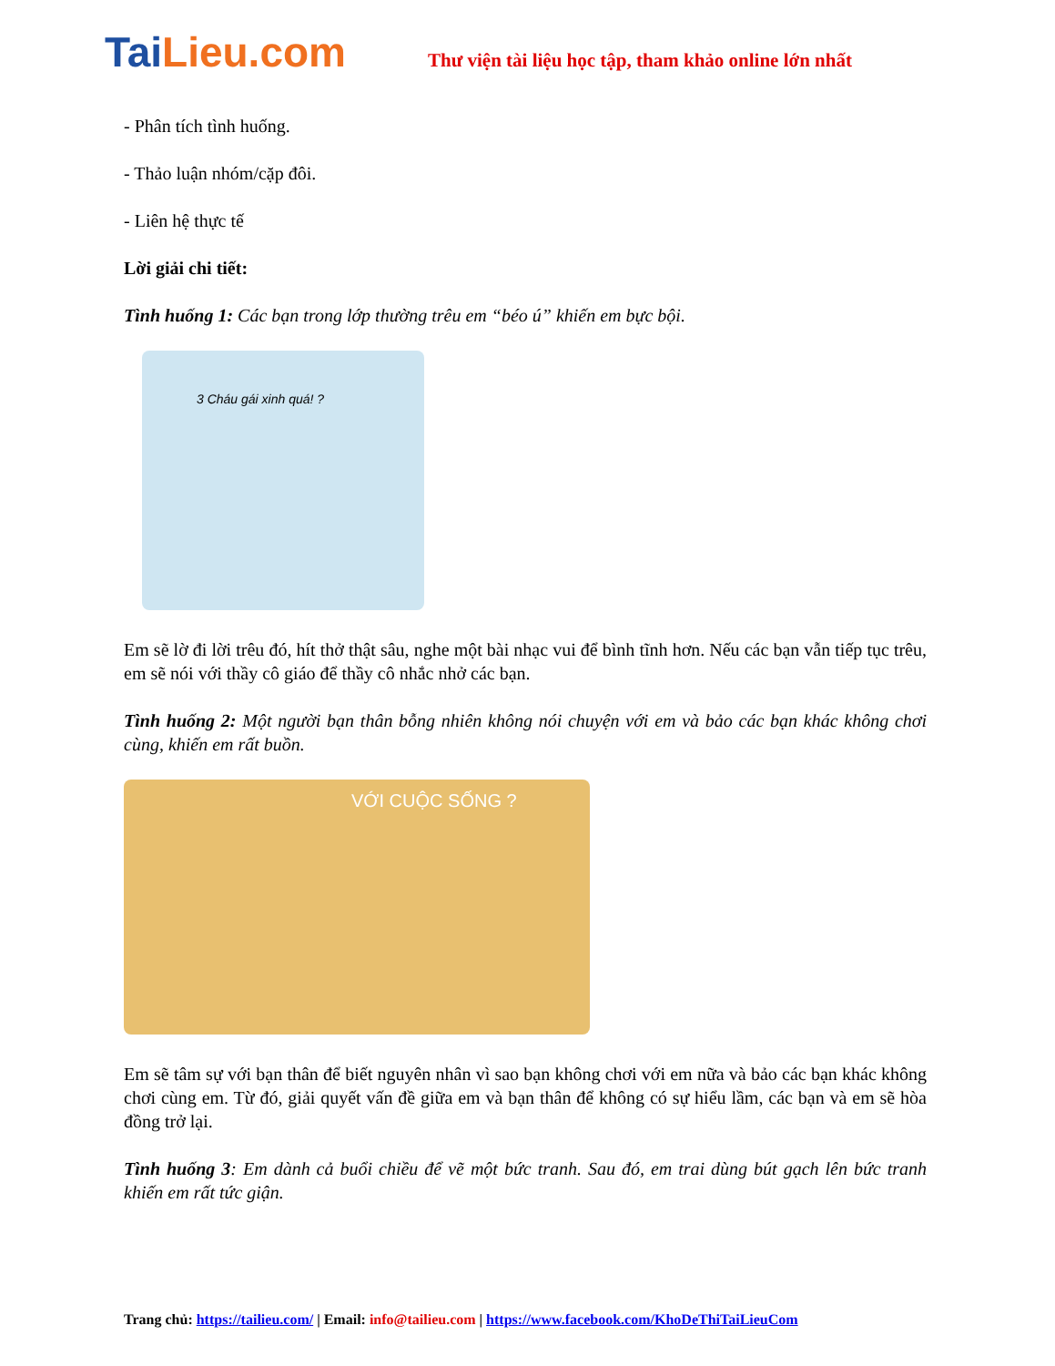TaiLieu.com
Thư viện tài liệu học tập, tham khảo online lớn nhất
- Phân tích tình huống.
- Thảo luận nhóm/cặp đôi.
- Liên hệ thực tế
Lời giải chi tiết:
Tình huống 1: Các bạn trong lớp thường trêu em “béo ú” khiến em bực bội.
3 Cháu gái xinh quá! ?
Em sẽ lờ đi lời trêu đó, hít thở thật sâu, nghe một bài nhạc vui để bình tĩnh hơn. Nếu các bạn vẫn tiếp tục trêu, em sẽ nói với thầy cô giáo để thầy cô nhắc nhở các bạn.
Tình huống 2: Một người bạn thân bỗng nhiên không nói chuyện với em và bảo các bạn khác không chơi cùng, khiến em rất buồn.
VỚI CUỘC SỐNG ?
Em sẽ tâm sự với bạn thân để biết nguyên nhân vì sao bạn không chơi với em nữa và bảo các bạn khác không chơi cùng em. Từ đó, giải quyết vấn đề giữa em và bạn thân để không có sự hiểu lầm, các bạn và em sẽ hòa đồng trở lại.
Tình huống 3: Em dành cả buổi chiều để vẽ một bức tranh. Sau đó, em trai dùng bút gạch lên bức tranh khiến em rất tức giận.
Trang chủ: https://tailieu.com/ | Email: info@tailieu.com | https://www.facebook.com/KhoDeThiTaiLieuCom